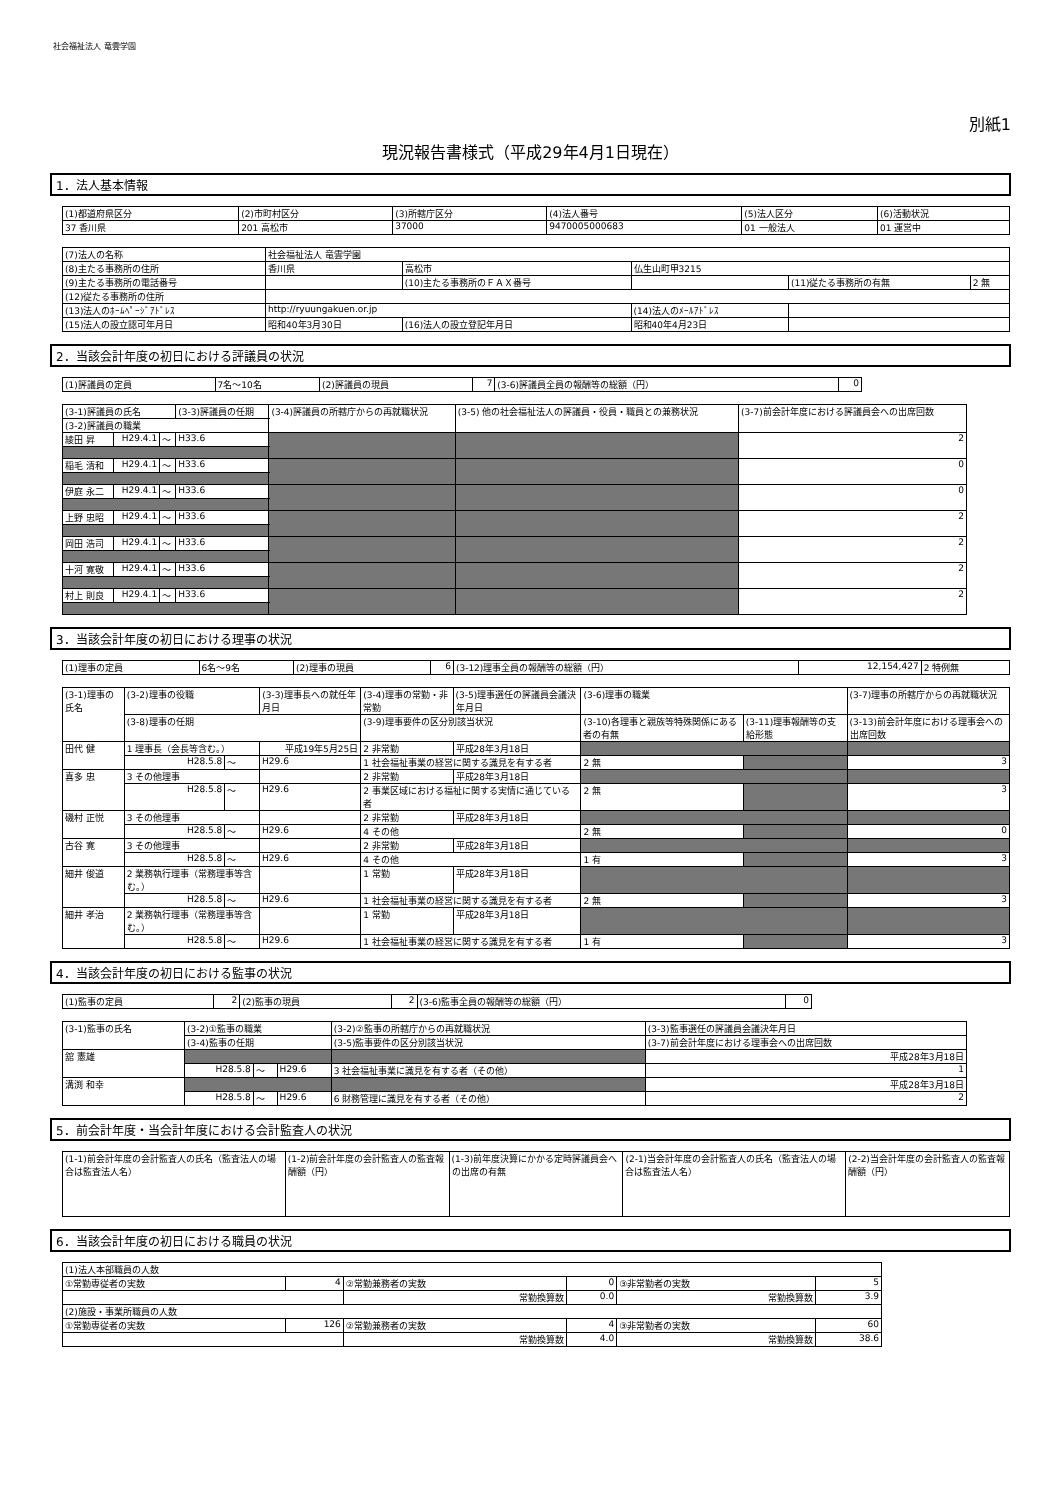社会福祉法人 竜雲学園
別紙1
現況報告書様式（平成29年4月1日現在）
1．法人基本情報
| (1)都道府県区分 | (2)市町村区分 | (3)所轄庁区分 | (4)法人番号 | (5)法人区分 | (6)活動状況 |
| 37 香川県 | 201 高松市 | 37000 | 9470005000683 | 01 一般法人 | 01 運営中 |
| (7)法人の名称 | 社会福祉法人 竜雲学園 | | | | |
| (8)主たる事務所の住所 | 香川県 | 高松市 | 仏生山町甲3215 | | |
| (9)主たる事務所の電話番号 | | (10)主たる事務所のＦＡＸ番号 | | (11)従たる事務所の有無 | 2 無 |
| (12)従たる事務所の住所 | | | | | |
| (13)法人のﾎｰﾑﾍﾟｰｼﾞｱﾄﾞﾚｽ | http://ryuungakuen.or.jp | | (14)法人のﾒｰﾙｱﾄﾞﾚｽ | | |
| (15)法人の設立認可年月日 | 昭和40年3月30日 | (16)法人の設立登記年月日 | 昭和40年4月23日 | | |
2．当該会計年度の初日における評議員の状況
| (1)評議員の定員 | 7名～10名 | (2)評議員の現員 | 7 | (3-6)評議員全員の報酬等の総額（円） | 0 |
| (3-1)評議員の氏名 | | | (3-3)評議員の任期 | (3-4)評議員の所轄庁からの再就職状況 | (3-5) 他の社会福祉法人の評議員・役員・職員との兼務状況 | (3-7)前会計年度における評議員会への出席回数 |
| --- | --- | --- | --- | --- | --- | --- |
| (3-2)評議員の職業 | | | | | | |
| 綾田 昇 | H29.4.1 | ～ | H33.6 | | | 2 |
| 稲毛 清和 | H29.4.1 | ～ | H33.6 | | | 0 |
| 伊庭 永二 | H29.4.1 | ～ | H33.6 | | | 0 |
| 上野 忠昭 | H29.4.1 | ～ | H33.6 | | | 2 |
| 岡田 浩司 | H29.4.1 | ～ | H33.6 | | | 2 |
| 十河 寛敬 | H29.4.1 | ～ | H33.6 | | | 2 |
| 村上 則良 | H29.4.1 | ～ | H33.6 | | | 2 |
3．当該会計年度の初日における理事の状況
| (1)理事の定員 | 6名～9名 | (2)理事の現員 | 6 | (3-12)理事全員の報酬等の総額（円） | 12,154,427 | 2 特例無 |
| (3-1)理事の氏名 | (3-2)理事の役職 | | | (3-3)理事長への就任年月日 | (3-4)理事の常勤・非常勤 | (3-5)理事選任の評議員会議決年月日 | (3-6)理事の職業 | | (3-7)理事の所轄庁からの再就職状況 |
| --- | --- | --- | --- | --- | --- | --- | --- | --- | --- |
| | (3-8)理事の任期 | | | | (3-9)理事要件の区分別該当状況 | | (3-10)各理事と親族等特殊関係にある者の有無 | (3-11)理事報酬等の支給形態 | (3-13)前会計年度における理事会への出席回数 |
| 田代 健 | 1 理事長（会長等含む。） | | | 平成19年5月25日 | 2 非常勤 | 平成28年3月18日 | | | |
| | H28.5.8 | ～ | H29.6 | | 1 社会福祉事業の経営に関する識見を有する者 | | 2 無 | | 3 |
| 喜多 忠 | 3 その他理事 | | | | 2 非常勤 | 平成28年3月18日 | | | |
| | H28.5.8 | ～ | H29.6 | | 2 事業区域における福祉に関する実情に通じている者 | | 2 無 | | 3 |
| 磯村 正悦 | 3 その他理事 | | | | 2 非常勤 | 平成28年3月18日 | | | |
| | H28.5.8 | ～ | H29.6 | | 4 その他 | | 2 無 | | 0 |
| 古谷 寛 | 3 その他理事 | | | | 2 非常勤 | 平成28年3月18日 | | | |
| | H28.5.8 | ～ | H29.6 | | 4 その他 | | 1 有 | | 3 |
| 細井 俊道 | 2 業務執行理事（常務理事等含む。） | | | | 1 常勤 | 平成28年3月18日 | | | |
| | H28.5.8 | ～ | H29.6 | | 1 社会福祉事業の経営に関する識見を有する者 | | 2 無 | | 3 |
| 細井 孝治 | 2 業務執行理事（常務理事等含む。） | | | | 1 常勤 | 平成28年3月18日 | | | |
| | H28.5.8 | ～ | H29.6 | | 1 社会福祉事業の経営に関する識見を有する者 | | 1 有 | | 3 |
4．当該会計年度の初日における監事の状況
| (1)監事の定員 | 2 | (2)監事の現員 | 2 | (3-6)監事全員の報酬等の総額（円） | 0 |
| (3-1)監事の氏名 | (3-2)①監事の職業 | | | (3-2)②監事の所轄庁からの再就職状況 | (3-3)監事選任の評議員会議決年月日 |
| --- | --- | --- | --- | --- | --- |
| | (3-4)監事の任期 | | | (3-5)監事要件の区分別該当状況 | (3-7)前会計年度における理事会への出席回数 |
| 舘 憲雄 | | | | | 平成28年3月18日 |
| | H28.5.8 | ～ | H29.6 | 3 社会福祉事業に識見を有する者（その他） | 1 |
| 溝渕 和幸 | | | | | 平成28年3月18日 |
| | H28.5.8 | ～ | H29.6 | 6 財務管理に識見を有する者（その他） | 2 |
5．前会計年度・当会計年度における会計監査人の状況
| (1-1)前会計年度の会計監査人の氏名（監査法人の場合は監査法人名） | (1-2)前会計年度の会計監査人の監査報酬額（円） | (1-3)前年度決算にかかる定時評議員会への出席の有無 | (2-1)当会計年度の会計監査人の氏名（監査法人の場合は監査法人名） | (2-2)当会計年度の会計監査人の監査報酬額（円） |
6．当該会計年度の初日における職員の状況
| (1)法人本部職員の人数 | | | | | |
| ①常勤専従者の実数 | 4 | ②常勤兼務者の実数 | 0 | ③非常勤者の実数 | 5 |
| | | 常勤換算数 | 0.0 | 常勤換算数 | 3.9 |
| (2)施設・事業所職員の人数 | | | | | |
| ①常勤専従者の実数 | 126 | ②常勤兼務者の実数 | 4 | ③非常勤者の実数 | 60 |
| | | 常勤換算数 | 4.0 | 常勤換算数 | 38.6 |